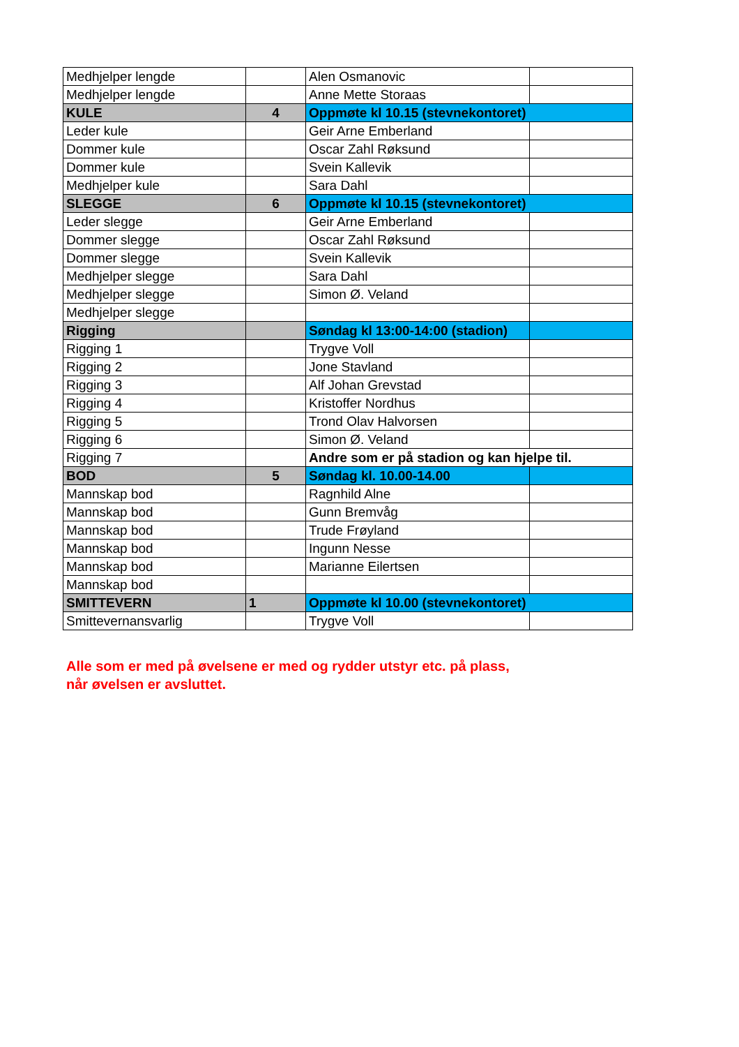| Medhjelper lengde | | Alen Osmanovic | |
| Medhjelper lengde | | Anne Mette Storaas | |
| KULE | 4 | Oppmøte kl 10.15 (stevnekontoret) | |
| Leder kule | | Geir Arne Emberland | |
| Dommer kule | | Oscar Zahl Røksund | |
| Dommer kule | | Svein Kallevik | |
| Medhjelper kule | | Sara Dahl | |
| SLEGGE | 6 | Oppmøte kl 10.15 (stevnekontoret) | |
| Leder slegge | | Geir Arne Emberland | |
| Dommer slegge | | Oscar Zahl Røksund | |
| Dommer slegge | | Svein Kallevik | |
| Medhjelper slegge | | Sara Dahl | |
| Medhjelper slegge | | Simon Ø. Veland | |
| Medhjelper slegge | | | |
| Rigging | | Søndag kl 13:00-14:00 (stadion) | |
| Rigging 1 | | Trygve Voll | |
| Rigging 2 | | Jone Stavland | |
| Rigging 3 | | Alf Johan Grevstad | |
| Rigging 4 | | Kristoffer Nordhus | |
| Rigging 5 | | Trond Olav Halvorsen | |
| Rigging 6 | | Simon Ø. Veland | |
| Rigging 7 | | Andre som er på stadion og kan hjelpe til. | |
| BOD | 5 | Søndag kl. 10.00-14.00 | |
| Mannskap bod | | Ragnhild Alne | |
| Mannskap bod | | Gunn Bremvåg | |
| Mannskap bod | | Trude Frøyland | |
| Mannskap bod | | Ingunn Nesse | |
| Mannskap bod | | Marianne Eilertsen | |
| Mannskap bod | | | |
| SMITTEVERN | 1 | Oppmøte kl 10.00 (stevnekontoret) | |
| Smittevernansvarlig | | Trygve Voll | |
Alle som er med på øvelsene er med og rydder utstyr etc. på plass,
når øvelsen er avsluttet.